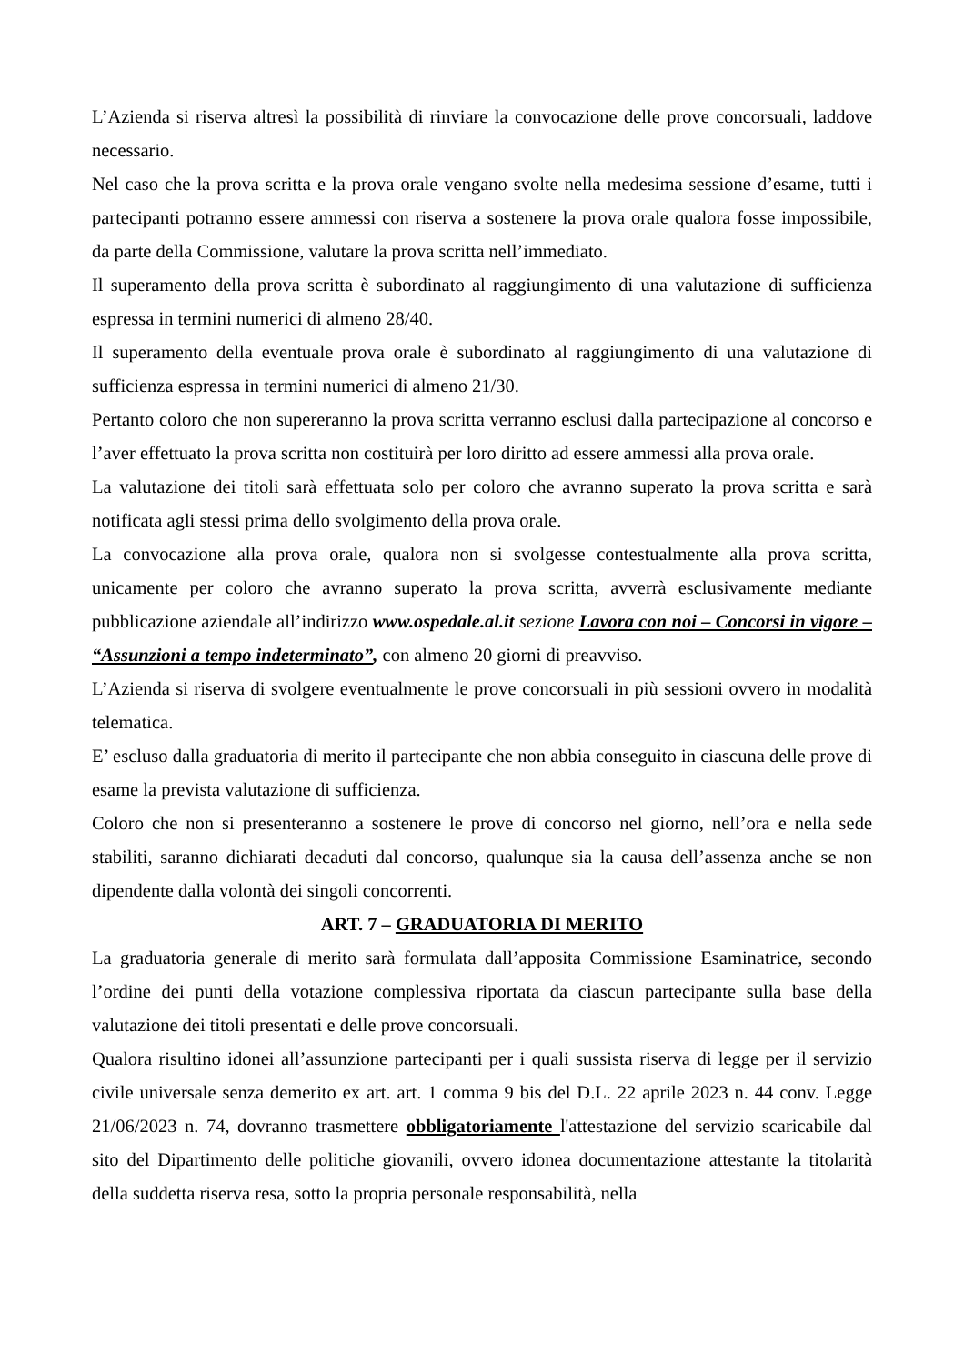L’Azienda si riserva altresì la possibilità di rinviare la convocazione delle prove concorsuali, laddove necessario.
Nel caso che la prova scritta e la prova orale vengano svolte nella medesima sessione d’esame, tutti i partecipanti potranno essere ammessi con riserva a sostenere la prova orale qualora fosse impossibile, da parte della Commissione, valutare la prova scritta nell’immediato.
Il superamento della prova scritta è subordinato al raggiungimento di una valutazione di sufficienza espressa in termini numerici di almeno 28/40.
Il superamento della eventuale prova orale è subordinato al raggiungimento di una valutazione di sufficienza espressa in termini numerici di almeno 21/30.
Pertanto coloro che non supereranno la prova scritta verranno esclusi dalla partecipazione al concorso e l’aver effettuato la prova scritta non costituirà per loro diritto ad essere ammessi alla prova orale.
La valutazione dei titoli sarà effettuata solo per coloro che avranno superato la prova scritta e sarà notificata agli stessi prima dello svolgimento della prova orale.
La convocazione alla prova orale, qualora non si svolgesse contestualmente alla prova scritta, unicamente per coloro che avranno superato la prova scritta, avverrà esclusivamente mediante pubblicazione aziendale all’indirizzo www.ospedale.al.it sezione Lavora con noi – Concorsi in vigore – “Assunzioni a tempo indeterminato”, con almeno 20 giorni di preavviso.
L’Azienda si riserva di svolgere eventualmente le prove concorsuali in più sessioni ovvero in modalità telematica.
E’ escluso dalla graduatoria di merito il partecipante che non abbia conseguito in ciascuna delle prove di esame la prevista valutazione di sufficienza.
Coloro che non si presenteranno a sostenere le prove di concorso nel giorno, nell’ora e nella sede stabiliti, saranno dichiarati decaduti dal concorso, qualunque sia la causa dell’assenza anche se non dipendente dalla volontà dei singoli concorrenti.
ART. 7 – GRADUATORIA DI MERITO
La graduatoria generale di merito sarà formulata dall’apposita Commissione Esaminatrice, secondo l’ordine dei punti della votazione complessiva riportata da ciascun partecipante sulla base della valutazione dei titoli presentati e delle prove concorsuali.
Qualora risultino idonei all’assunzione partecipanti per i quali sussista riserva di legge per il servizio civile universale senza demerito ex art. art. 1 comma 9 bis del D.L. 22 aprile 2023 n. 44 conv. Legge 21/06/2023 n. 74, dovranno trasmettere obbligatoriamente l'attestazione del servizio scaricabile dal sito del Dipartimento delle politiche giovanili, ovvero idonea documentazione attestante la titolarità della suddetta riserva resa, sotto la propria personale responsabilità, nella